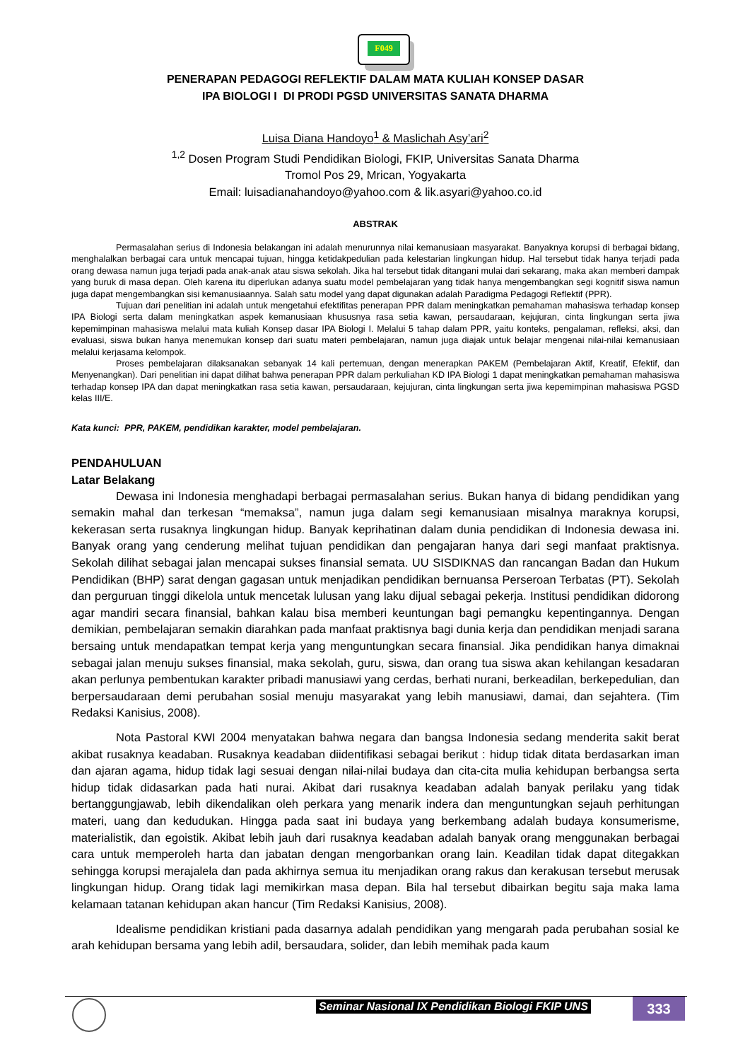F049
PENERAPAN PEDAGOGI REFLEKTIF DALAM MATA KULIAH KONSEP DASAR
IPA BIOLOGI I DI PRODI PGSD UNIVERSITAS SANATA DHARMA
Luisa Diana Handoyo<sup>1</sup> & Maslichah Asy’ari<sup>2</sup>
<sup>1,2</sup> Dosen Program Studi Pendidikan Biologi, FKIP, Universitas Sanata Dharma
Tromol Pos 29, Mrican, Yogyakarta
Email: luisadianahandoyo@yahoo.com & lik.asyari@yahoo.co.id
ABSTRAK
Permasalahan serius di Indonesia belakangan ini adalah menurunnya nilai kemanusiaan masyarakat. Banyaknya korupsi di berbagai bidang, menghalalkan berbagai cara untuk mencapai tujuan, hingga ketidakpedulian pada kelestarian lingkungan hidup. Hal tersebut tidak hanya terjadi pada orang dewasa namun juga terjadi pada anak-anak atau siswa sekolah. Jika hal tersebut tidak ditangani mulai dari sekarang, maka akan memberi dampak yang buruk di masa depan. Oleh karena itu diperlukan adanya suatu model pembelajaran yang tidak hanya mengembangkan segi kognitif siswa namun juga dapat mengembangkan sisi kemanusiaannya. Salah satu model yang dapat digunakan adalah Paradigma Pedagogi Reflektif (PPR).
Tujuan dari penelitian ini adalah untuk mengetahui efektifitas penerapan PPR dalam meningkatkan pemahaman mahasiswa terhadap konsep IPA Biologi serta dalam meningkatkan aspek kemanusiaan khususnya rasa setia kawan, persaudaraan, kejujuran, cinta lingkungan serta jiwa kepemimpinan mahasiswa melalui mata kuliah Konsep dasar IPA Biologi I. Melalui 5 tahap dalam PPR, yaitu konteks, pengalaman, refleksi, aksi, dan evaluasi, siswa bukan hanya menemukan konsep dari suatu materi pembelajaran, namun juga diajak untuk belajar mengenai nilai-nilai kemanusiaan melalui kerjasama kelompok.
Proses pembelajaran dilaksanakan sebanyak 14 kali pertemuan, dengan menerapkan PAKEM (Pembelajaran Aktif, Kreatif, Efektif, dan Menyenangkan). Dari penelitian ini dapat dilihat bahwa penerapan PPR dalam perkuliahan KD IPA Biologi 1 dapat meningkatkan pemahaman mahasiswa terhadap konsep IPA dan dapat meningkatkan rasa setia kawan, persaudaraan, kejujuran, cinta lingkungan serta jiwa kepemimpinan mahasiswa PGSD kelas III/E.
Kata kunci: PPR, PAKEM, pendidikan karakter, model pembelajaran.
PENDAHULUAN
Latar Belakang
Dewasa ini Indonesia menghadapi berbagai permasalahan serius. Bukan hanya di bidang pendidikan yang semakin mahal dan terkesan “memaksa”, namun juga dalam segi kemanusiaan misalnya maraknya korupsi, kekerasan serta rusaknya lingkungan hidup. Banyak keprihatinan dalam dunia pendidikan di Indonesia dewasa ini. Banyak orang yang cenderung melihat tujuan pendidikan dan pengajaran hanya dari segi manfaat praktisnya. Sekolah dilihat sebagai jalan mencapai sukses finansial semata. UU SISDIKNAS dan rancangan Badan dan Hukum Pendidikan (BHP) sarat dengan gagasan untuk menjadikan pendidikan bernuansa Perseroan Terbatas (PT). Sekolah dan perguruan tinggi dikelola untuk mencetak lulusan yang laku dijual sebagai pekerja. Institusi pendidikan didorong agar mandiri secara finansial, bahkan kalau bisa memberi keuntungan bagi pemangku kepentingannya. Dengan demikian, pembelajaran semakin diarahkan pada manfaat praktisnya bagi dunia kerja dan pendidikan menjadi sarana bersaing untuk mendapatkan tempat kerja yang menguntungkan secara finansial. Jika pendidikan hanya dimaknai sebagai jalan menuju sukses finansial, maka sekolah, guru, siswa, dan orang tua siswa akan kehilangan kesadaran akan perlunya pembentukan karakter pribadi manusiawi yang cerdas, berhati nurani, berkeadilan, berkepedulian, dan berpersaudaraan demi perubahan sosial menuju masyarakat yang lebih manusiawi, damai, dan sejahtera. (Tim Redaksi Kanisius, 2008).
Nota Pastoral KWI 2004 menyatakan bahwa negara dan bangsa Indonesia sedang menderita sakit berat akibat rusaknya keadaban. Rusaknya keadaban diidentifikasi sebagai berikut : hidup tidak ditata berdasarkan iman dan ajaran agama, hidup tidak lagi sesuai dengan nilai-nilai budaya dan cita-cita mulia kehidupan berbangsa serta hidup tidak didasarkan pada hati nurai. Akibat dari rusaknya keadaban adalah banyak perilaku yang tidak bertanggungjawab, lebih dikendalikan oleh perkara yang menarik indera dan menguntungkan sejauh perhitungan materi, uang dan kedudukan. Hingga pada saat ini budaya yang berkembang adalah budaya konsumerisme, materialistik, dan egoistik. Akibat lebih jauh dari rusaknya keadaban adalah banyak orang menggunakan berbagai cara untuk memperoleh harta dan jabatan dengan mengorbankan orang lain. Keadilan tidak dapat ditegakkan sehingga korupsi merajalela dan pada akhirnya semua itu menjadikan orang rakus dan kerakusan tersebut merusak lingkungan hidup. Orang tidak lagi memikirkan masa depan. Bila hal tersebut dibairkan begitu saja maka lama kelamaan tatanan kehidupan akan hancur (Tim Redaksi Kanisius, 2008).
Idealisme pendidikan kristiani pada dasarnya adalah pendidikan yang mengarah pada perubahan sosial ke arah kehidupan bersama yang lebih adil, bersaudara, solider, dan lebih memihak pada kaum
Seminar Nasional IX Pendidikan Biologi FKIP UNS 333